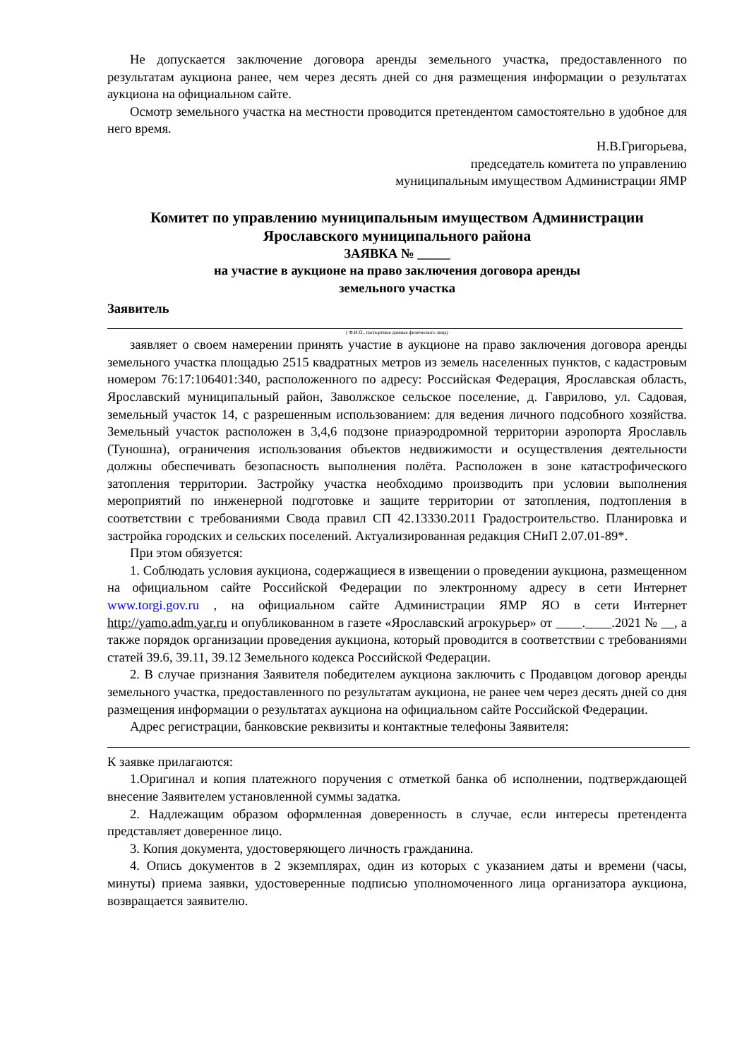Не допускается заключение договора аренды земельного участка, предоставленного по результатам аукциона ранее, чем через десять дней со дня размещения информации о результатах аукциона на официальном сайте.
Осмотр земельного участка на местности проводится претендентом самостоятельно в удобное для него время.
Н.В.Григорьева,
председатель комитета по управлению
муниципальным имуществом Администрации ЯМР
Комитет по управлению муниципальным имуществом Администрации
Ярославского муниципального района
ЗАЯВКА № _____
на участие в аукционе на право заключения договора аренды
земельного участка
Заявитель
( Ф.И.О., паспортные данные физического лица)
заявляет о своем намерении принять участие в аукционе на право заключения договора аренды земельного участка площадью 2515 квадратных метров из земель населенных пунктов, с кадастровым номером 76:17:106401:340, расположенного по адресу: Российская Федерация, Ярославская область, Ярославский муниципальный район, Заволжское сельское поселение, д. Гаврилово, ул. Садовая, земельный участок 14, с разрешенным использованием: для ведения личного подсобного хозяйства. Земельный участок расположен в 3,4,6 подзоне приаэродромной территории аэропорта Ярославль (Туношна), ограничения использования объектов недвижимости и осуществления деятельности должны обеспечивать безопасность выполнения полёта. Расположен в зоне катастрофического затопления территории. Застройку участка необходимо производить при условии выполнения мероприятий по инженерной подготовке и защите территории от затопления, подтопления в соответствии с требованиями Свода правил СП 42.13330.2011 Градостроительство. Планировка и застройка городских и сельских поселений. Актуализированная редакция СНиП 2.07.01-89*.
При этом обязуется:
1. Соблюдать условия аукциона, содержащиеся в извещении о проведении аукциона, размещенном на официальном сайте Российской Федерации по электронному адресу в сети Интернет www.torgi.gov.ru , на официальном сайте Администрации ЯМР ЯО в сети Интернет http://yamo.adm.yar.ru и опубликованном в газете «Ярославский агрокурьер» от ____.____.2021 № __, а также порядок организации проведения аукциона, который проводится в соответствии с требованиями статей 39.6, 39.11, 39.12 Земельного кодекса Российской Федерации.
2. В случае признания Заявителя победителем аукциона заключить с Продавцом договор аренды земельного участка, предоставленного по результатам аукциона, не ранее чем через десять дней со дня размещения информации о результатах аукциона на официальном сайте Российской Федерации.
Адрес регистрации, банковские реквизиты и контактные телефоны Заявителя:
К заявке прилагаются:
1.Оригинал и копия платежного поручения с отметкой банка об исполнении, подтверждающей внесение Заявителем установленной суммы задатка.
2. Надлежащим образом оформленная доверенность в случае, если интересы претендента представляет доверенное лицо.
3. Копия документа, удостоверяющего личность гражданина.
4. Опись документов в 2 экземплярах, один из которых с указанием даты и времени (часы, минуты) приема заявки, удостоверенные подписью уполномоченного лица организатора аукциона, возвращается заявителю.